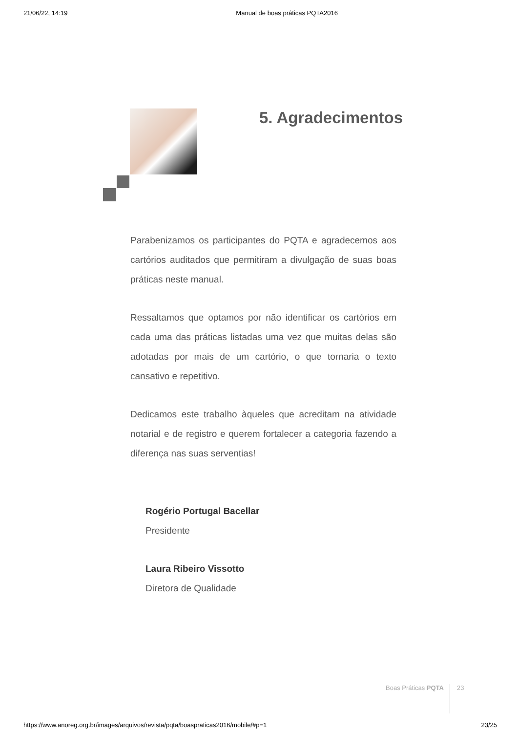21/06/22, 14:19 Manual de boas práticas PQTA2016
5. Agradecimentos
Parabenizamos os participantes do PQTA e agradecemos aos cartórios auditados que permitiram a divulgação de suas boas práticas neste manual.
Ressaltamos que optamos por não identificar os cartórios em cada uma das práticas listadas uma vez que muitas delas são adotadas por mais de um cartório, o que tornaria o texto cansativo e repetitivo.
Dedicamos este trabalho àqueles que acreditam na atividade notarial e de registro e querem fortalecer a categoria fazendo a diferença nas suas serventias!
Rogério Portugal Bacellar
Presidente
Laura Ribeiro Vissotto
Diretora de Qualidade
Boas Práticas PQTA 23
https://www.anoreg.org.br/images/arquivos/revista/pqta/boaspraticas2016/mobile/#p=1 23/25